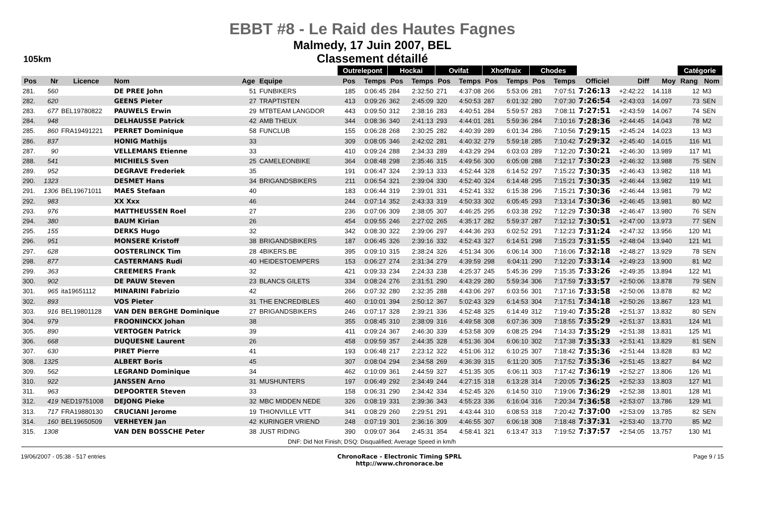EBBT #8 - Le Raid des Hautes Fagnes
Malmedy, 17 Juin 2007, BEL
Classement détaillé
105km
| | | | | | | Outrelepont | | Hockai | | Ovifat | | Xhoffraix | | Chodes | | | | | Catégorie | |
| --- | --- | --- | --- | --- | --- | --- | --- | --- | --- | --- | --- | --- | --- | --- | --- | --- | --- | --- | --- | --- |
| Pos | Nr | Licence | Nom | Age | Equipe | Pos | Temps | Pos | Temps | Pos | Temps | Pos | Temps | Pos | Temps | Officiel | Diff | Moy | Rang | Nom |
| 281. | 560 | | DE PREE John | 51 | FUNBIKERS | 185 | 0:06:45 | 284 | 2:32:50 | 271 | 4:37:08 | 266 | 5:53:06 | 281 | 7:07:51 | 7:26:13 | +2:42:22 | 14.118 | 12 | M3 |
| 282. | 620 | | GEENS Pieter | 27 | TRAPTISTEN | 413 | 0:09:26 | 362 | 2:45:09 | 320 | 4:50:53 | 287 | 6:01:32 | 280 | 7:07:30 | 7:26:54 | +2:43:03 | 14.097 | 73 | SEN |
| 283. | 677 | BEL19780822 | PAUWELS Erwin | 29 | MTBTEAM LANGDOR | 443 | 0:09:50 | 312 | 2:38:16 | 283 | 4:40:51 | 284 | 5:59:57 | 283 | 7:08:11 | 7:27:51 | +2:43:59 | 14.067 | 74 | SEN |
| 284. | 948 | | DELHAUSSE Patrick | 42 | AMB THEUX | 344 | 0:08:36 | 340 | 2:41:13 | 293 | 4:44:01 | 281 | 5:59:36 | 284 | 7:10:16 | 7:28:36 | +2:44:45 | 14.043 | 78 | M2 |
| 285. | 860 | FRA19491221 | PERRET Dominique | 58 | FUNCLUB | 155 | 0:06:28 | 268 | 2:30:25 | 282 | 4:40:39 | 289 | 6:01:34 | 286 | 7:10:56 | 7:29:15 | +2:45:24 | 14.023 | 13 | M3 |
| 286. | 837 | | HONIG Mathijs | 33 | | 309 | 0:08:05 | 346 | 2:42:02 | 281 | 4:40:32 | 279 | 5:59:18 | 285 | 7:10:42 | 7:29:32 | +2:45:40 | 14.015 | 116 | M1 |
| 287. | 90 | | VELLEMANS Etienne | 33 | | 410 | 0:09:24 | 288 | 2:34:33 | 289 | 4:43:29 | 294 | 6:03:03 | 289 | 7:12:20 | 7:30:21 | +2:46:30 | 13.989 | 117 | M1 |
| 288. | 541 | | MICHIELS Sven | 25 | CAMELEONBIKE | 364 | 0:08:48 | 298 | 2:35:46 | 315 | 4:49:56 | 300 | 6:05:08 | 288 | 7:12:17 | 7:30:23 | +2:46:32 | 13.988 | 75 | SEN |
| 289. | 952 | | DEGRAVE Frederiek | 35 | | 191 | 0:06:47 | 324 | 2:39:13 | 333 | 4:52:44 | 328 | 6:14:52 | 297 | 7:15:22 | 7:30:35 | +2:46:43 | 13.982 | 118 | M1 |
| 290. | 1323 | | DESMET Hans | 34 | BRIGANDSBIKERS | 211 | 0:06:54 | 321 | 2:39:04 | 330 | 4:52:40 | 324 | 6:14:48 | 295 | 7:15:21 | 7:30:35 | +2:46:44 | 13.982 | 119 | M1 |
| 291. | 1306 | BEL19671011 | MAES Stefaan | 40 | | 183 | 0:06:44 | 319 | 2:39:01 | 331 | 4:52:41 | 332 | 6:15:38 | 296 | 7:15:21 | 7:30:36 | +2:46:44 | 13.981 | 79 | M2 |
| 292. | 983 | | XX Xxx | 46 | | 244 | 0:07:14 | 352 | 2:43:33 | 319 | 4:50:33 | 302 | 6:05:45 | 293 | 7:13:14 | 7:30:36 | +2:46:45 | 13.981 | 80 | M2 |
| 293. | 976 | | MATTHEUSSEN Roel | 27 | | 236 | 0:07:06 | 309 | 2:38:05 | 307 | 4:46:25 | 295 | 6:03:38 | 292 | 7:12:29 | 7:30:38 | +2:46:47 | 13.980 | 76 | SEN |
| 294. | 380 | | BAUM Kirian | 26 | | 454 | 0:09:55 | 246 | 2:27:02 | 265 | 4:35:17 | 282 | 5:59:37 | 287 | 7:12:12 | 7:30:51 | +2:47:00 | 13.973 | 77 | SEN |
| 295. | 155 | | DERKS Hugo | 32 | | 342 | 0:08:30 | 322 | 2:39:06 | 297 | 4:44:36 | 293 | 6:02:52 | 291 | 7:12:23 | 7:31:24 | +2:47:32 | 13.956 | 120 | M1 |
| 296. | 951 | | MONSERE Kristoff | 38 | BRIGANDSBIKERS | 187 | 0:06:45 | 326 | 2:39:16 | 332 | 4:52:43 | 327 | 6:14:51 | 298 | 7:15:23 | 7:31:55 | +2:48:04 | 13.940 | 121 | M1 |
| 297. | 628 | | OOSTERLINCK Tim | 28 | 4BIKERS.BE | 395 | 0:09:10 | 315 | 2:38:24 | 326 | 4:51:34 | 306 | 6:06:14 | 300 | 7:16:06 | 7:32:18 | +2:48:27 | 13.929 | 78 | SEN |
| 298. | 877 | | CASTERMANS Rudi | 40 | HEIDESTOEMPERS | 153 | 0:06:27 | 274 | 2:31:34 | 279 | 4:39:59 | 298 | 6:04:11 | 290 | 7:12:20 | 7:33:14 | +2:49:23 | 13.900 | 81 | M2 |
| 299. | 363 | | CREEMERS Frank | 32 | | 421 | 0:09:33 | 234 | 2:24:33 | 238 | 4:25:37 | 245 | 5:45:36 | 299 | 7:15:35 | 7:33:26 | +2:49:35 | 13.894 | 122 | M1 |
| 300. | 902 | | DE PAUW Steven | 23 | BLANCS GILETS | 334 | 0:08:24 | 276 | 2:31:51 | 290 | 4:43:29 | 280 | 5:59:34 | 306 | 7:17:59 | 7:33:57 | +2:50:06 | 13.878 | 79 | SEN |
| 301. | 965 | ita19651112 | MINARINI Fabrizio | 42 | | 266 | 0:07:32 | 280 | 2:32:35 | 288 | 4:43:06 | 297 | 6:03:56 | 301 | 7:17:16 | 7:33:58 | +2:50:06 | 13.878 | 82 | M2 |
| 302. | 893 | | VOS Pieter | 31 | THE ENCREDIBLES | 460 | 0:10:01 | 394 | 2:50:12 | 367 | 5:02:43 | 329 | 6:14:53 | 304 | 7:17:51 | 7:34:18 | +2:50:26 | 13.867 | 123 | M1 |
| 303. | 916 | BEL19801128 | VAN DEN BERGHE Dominique | 27 | BRIGANDSBIKERS | 246 | 0:07:17 | 328 | 2:39:21 | 336 | 4:52:48 | 325 | 6:14:49 | 312 | 7:19:40 | 7:35:28 | +2:51:37 | 13.832 | 80 | SEN |
| 304. | 979 | | FROONINCKX Johan | 38 | | 355 | 0:08:45 | 310 | 2:38:09 | 316 | 4:49:58 | 308 | 6:07:36 | 309 | 7:18:55 | 7:35:29 | +2:51:37 | 13.831 | 124 | M1 |
| 305. | 890 | | VERTOGEN Patrick | 39 | | 411 | 0:09:24 | 367 | 2:46:30 | 339 | 4:53:58 | 309 | 6:08:25 | 294 | 7:14:33 | 7:35:29 | +2:51:38 | 13.831 | 125 | M1 |
| 306. | 668 | | DUQUESNE Laurent | 26 | | 458 | 0:09:59 | 357 | 2:44:35 | 328 | 4:51:36 | 304 | 6:06:10 | 302 | 7:17:38 | 7:35:33 | +2:51:41 | 13.829 | 81 | SEN |
| 307. | 630 | | PIRET Pierre | 41 | | 193 | 0:06:48 | 217 | 2:23:12 | 322 | 4:51:06 | 312 | 6:10:25 | 307 | 7:18:42 | 7:35:36 | +2:51:44 | 13.828 | 83 | M2 |
| 308. | 1325 | | ALBERT Boris | 45 | | 307 | 0:08:04 | 294 | 2:34:58 | 269 | 4:36:39 | 315 | 6:11:20 | 305 | 7:17:52 | 7:35:36 | +2:51:45 | 13.827 | 84 | M2 |
| 309. | 562 | | LEGRAND Dominique | 34 | | 462 | 0:10:09 | 361 | 2:44:59 | 327 | 4:51:35 | 305 | 6:06:11 | 303 | 7:17:42 | 7:36:19 | +2:52:27 | 13.806 | 126 | M1 |
| 310. | 922 | | JANSSEN Arno | 31 | MUSHUNTERS | 197 | 0:06:49 | 292 | 2:34:49 | 244 | 4:27:15 | 318 | 6:13:28 | 314 | 7:20:05 | 7:36:25 | +2:52:33 | 13.803 | 127 | M1 |
| 311. | 963 | | DEPOORTER Steven | 33 | | 158 | 0:06:31 | 290 | 2:34:42 | 334 | 4:52:45 | 326 | 6:14:50 | 310 | 7:19:06 | 7:36:29 | +2:52:38 | 13.801 | 128 | M1 |
| 312. | 419 | NED19751008 | DEJONG Pieke | 32 | MBC MIDDEN NEDE | 326 | 0:08:19 | 331 | 2:39:36 | 343 | 4:55:23 | 336 | 6:16:04 | 316 | 7:20:34 | 7:36:58 | +2:53:07 | 13.786 | 129 | M1 |
| 313. | 717 | FRA19880130 | CRUCIANI Jerome | 19 | THIONVILLE VTT | 341 | 0:08:29 | 260 | 2:29:51 | 291 | 4:43:44 | 310 | 6:08:53 | 318 | 7:20:42 | 7:37:00 | +2:53:09 | 13.785 | 82 | SEN |
| 314. | 160 | BEL19650509 | VERHEYEN Jan | 42 | KURINGER VRIEND | 248 | 0:07:19 | 301 | 2:36:16 | 309 | 4:46:55 | 307 | 6:06:18 | 308 | 7:18:48 | 7:37:31 | +2:53:40 | 13.770 | 85 | M2 |
| 315. | 1308 | | VAN DEN BOSSCHE Peter | 38 | JUST RIDING | 390 | 0:09:07 | 364 | 2:45:31 | 354 | 4:58:41 | 321 | 6:13:47 | 313 | 7:19:52 | 7:37:57 | +2:54:05 | 13.757 | 130 | M1 |
| DNF: Did Not Finish; DSQ: Disqualified; Average Speed in km/h | | | | | | | | | | | | | | | | | | | | |
19/06/2007 - 05:38 - 517 entries
ChronoRace - Electronic Timing SPRL
http://www.chronorace.be
Page 9 / 15